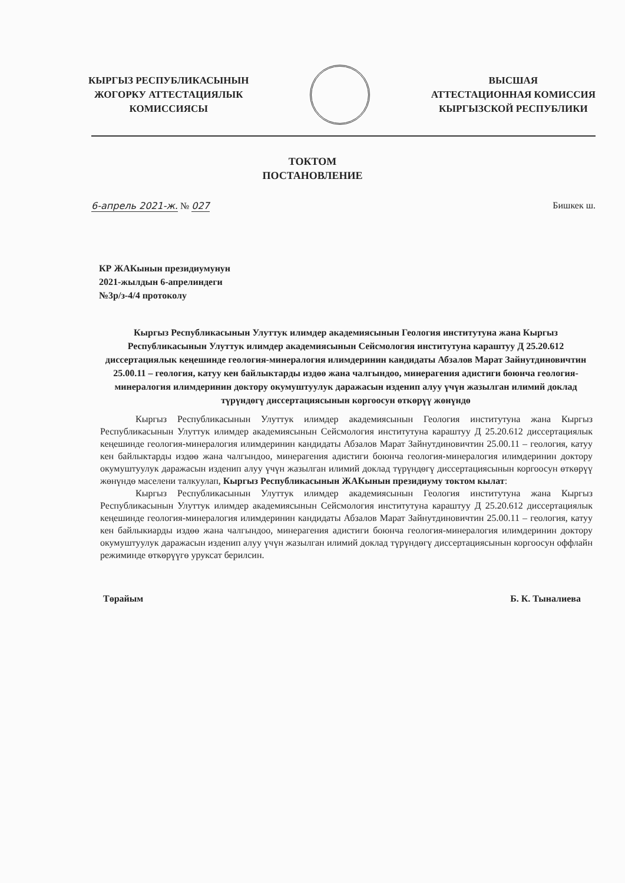КЫРГЫЗ РЕСПУБЛИКАСЫНЫН
ЖОГОРКУ АТТЕСТАЦИЯЛЫК
КОМИССИЯСЫ
ВЫСШАЯ
АТТЕСТАЦИОННАЯ КОМИССИЯ
КЫРГЫЗСКОЙ РЕСПУБЛИКИ
ТОКТОМ
ПОСТАНОВЛЕНИЕ
6-апрель 2021-ж. № 027 Бишкек ш.
КР ЖАКынын президиумунун
2021-жылдын 6-апрелиндеги
№3р/з-4/4 протоколу
Кыргыз Республикасынын Улуттук илимдер академиясынын Геология институтуна жана Кыргыз Республикасынын Улуттук илимдер академиясынын Сейсмология институтуна караштуу Д 25.20.612 диссертациялык кеңешинде геология-минералогия илимдеринин кандидаты Абзалов Марат Зайнутдиновичтин 25.00.11 – геология, катуу кен байлыктарды издөө жана чалгындоо, минерагения адистиги боюнча геология-минералогия илимдеринин доктору окумуштуулук даражасын изденип алуу үчүн жазылган илимий доклад түрүндөгү диссертациясынын коргоосун өткөрүү жөнүндө
Кыргыз Республикасынын Улуттук илимдер академиясынын Геология институтуна жана Кыргыз Республикасынын Улуттук илимдер академиясынын Сейсмология институтуна караштуу Д 25.20.612 диссертациялык кеңешинде геология-минералогия илимдеринин кандидаты Абзалов Марат Зайнутдиновичтин 25.00.11 – геология, катуу кен байлыктарды издөө жана чалгындоо, минерагения адистиги боюнча геология-минералогия илимдеринин доктору окумуштуулук даражасын изденип алуу үчүн жазылган илимий доклад түрүндөгү диссертациясынын коргоосун өткөрүү жөнүндө маселени талкуулап, Кыргыз Республикасынын ЖАКынын президиуму токтом кылат:
Кыргыз Республикасынын Улуттук илимдер академиясынын Геология институтуна жана Кыргыз Республикасынын Улуттук илимдер академиясынын Сейсмология институтуна караштуу Д 25.20.612 диссертациялык кеңешинде геология-минералогия илимдеринин кандидаты Абзалов Марат Зайнутдиновичтин 25.00.11 – геология, катуу кен байлыкиарды издөө жана чалгындоо, минерагения адистиги боюнча геология-минералогия илимдеринин доктору окумуштуулук даражасын изденип алуу үчүн жазылган илимий доклад түрүндөгү диссертациясынын коргоосун оффлайн режиминде өткөрүүгө уруксат берилсин.
Төрайым Б. К. Тыналиева